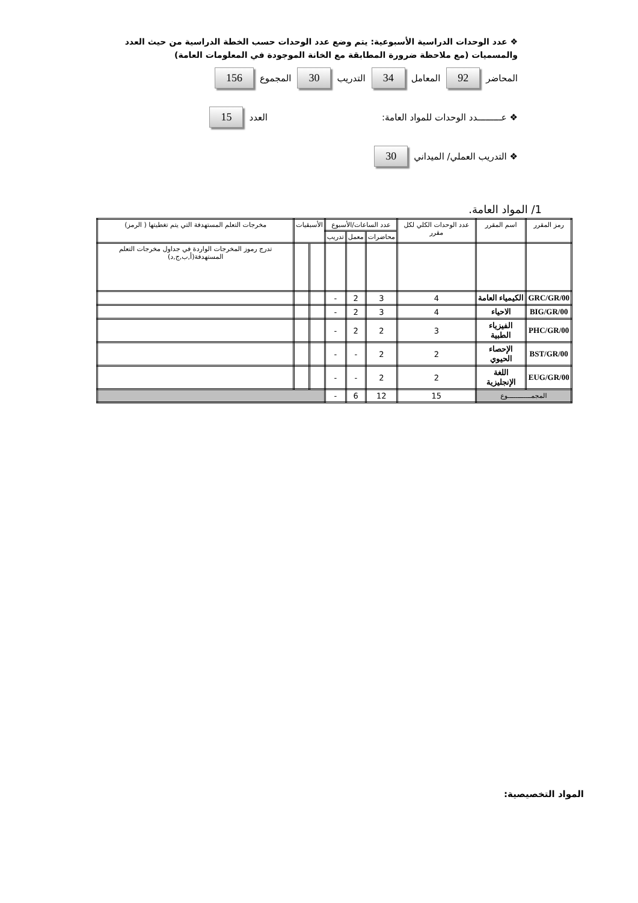❖ عدد الوحدات الدراسية الأسبوعية: يتم وضع عدد الوحدات حسب الخطة الدراسية من حيث العدد والمسميات (مع ملاحظة ضرورة المطابقة مع الخانة الموجودة في المعلومات العامة)
المحاضر 92 المعامل 34 التدريب 30 المجموع 156
❖ عـــــــــدد الوحدات للمواد العامة: العدد 15
❖ التدريب العملي/ الميداني 30
1/ المواد العامة.
| رمز المقرر | اسم المقرر | عدد الوحدات الكلي لكل مقرر | عدد الساعات/الأسبوع | | | الأسبقيات | | مخرجات التعلم المستهدفة التي يتم تغطيتها ( الرمز) |
| --- | --- | --- | --- | --- | --- | --- | --- | --- |
| | | | محاضرات | معمل | تدريب | | | |
| | | | | | | | | تدرج رموز المخرجات الواردة في جداول مخرجات التعلم المستهدفة(أ,ب,ج,د) |
| GRC/GR/00 | الكيمياء العامة | 4 | 3 | 2 | - | | | |
| BIG/GR/00 | الاحياء | 4 | 3 | 2 | - | | | |
| PHC/GR/00 | الفيزياء الطبية | 3 | 2 | 2 | - | | | |
| BST/GR/00 | الإحصاء الحيوي | 2 | 2 | - | - | | | |
| EUG/GR/00 | اللغة الإنجليزية | 2 | 2 | - | - | | | |
| المجمــــــــــــوع | | 15 | 12 | 6 | - | | | |
المواد التخصيصية: